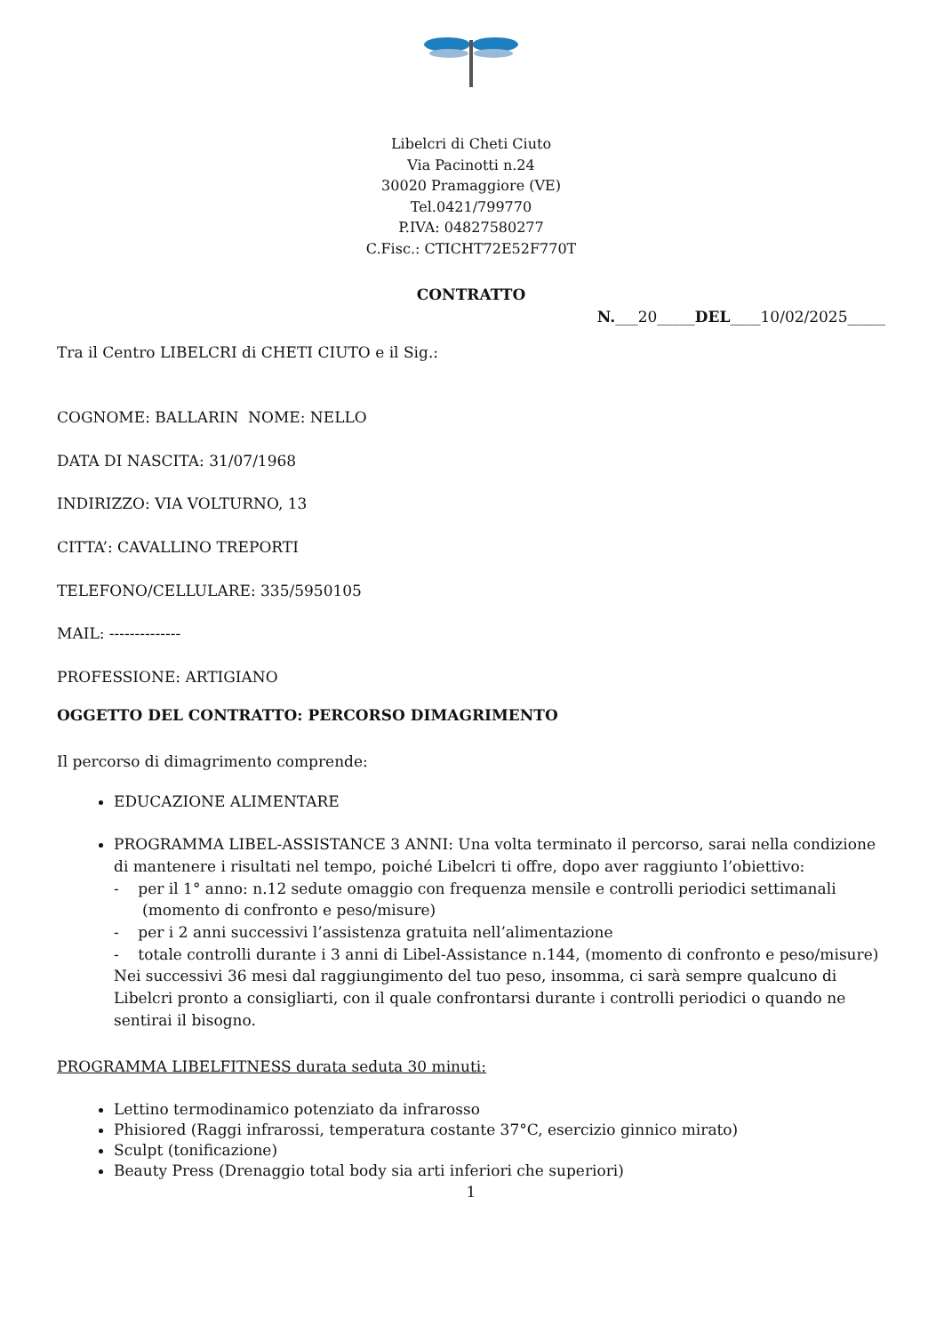Libelcri di Cheti Ciuto
Via Pacinotti n.24
30020 Pramaggiore (VE)
Tel.0421/799770
P.IVA: 04827580277
C.Fisc.: CTICHT72E52F770T
CONTRATTO
N.___20_____DEL____10/02/2025_____
Tra il Centro LIBELCRI di CHETI CIUTO e il Sig.:
COGNOME: BALLARIN NOME: NELLO
DATA DI NASCITA: 31/07/1968
INDIRIZZO: VIA VOLTURNO, 13
CITTA’: CAVALLINO TREPORTI
TELEFONO/CELLULARE: 335/5950105
MAIL: --------------
PROFESSIONE: ARTIGIANO
OGGETTO DEL CONTRATTO: PERCORSO DIMAGRIMENTO
Il percorso di dimagrimento comprende:
EDUCAZIONE ALIMENTARE
PROGRAMMA LIBEL-ASSISTANCE 3 ANNI: Una volta terminato il percorso, sarai nella condizione di mantenere i risultati nel tempo, poiché Libelcri ti offre, dopo aver raggiunto l’obiettivo:
- per il 1° anno: n.12 sedute omaggio con frequenza mensile e controlli periodici settimanali (momento di confronto e peso/misure)
- per i 2 anni successivi l’assistenza gratuita nell’alimentazione
- totale controlli durante i 3 anni di Libel-Assistance n.144, (momento di confronto e peso/misure)
Nei successivi 36 mesi dal raggiungimento del tuo peso, insomma, ci sarà sempre qualcuno di Libelcri pronto a consigliarti, con il quale confrontarsi durante i controlli periodici o quando ne sentirai il bisogno.
PROGRAMMA LIBELFITNESS durata seduta 30 minuti:
Lettino termodinamico potenziato da infrarosso
Phisiored (Raggi infrarossi, temperatura costante 37°C, esercizio ginnico mirato)
Sculpt (tonificazione)
Beauty Press (Drenaggio total body sia arti inferiori che superiori)
1